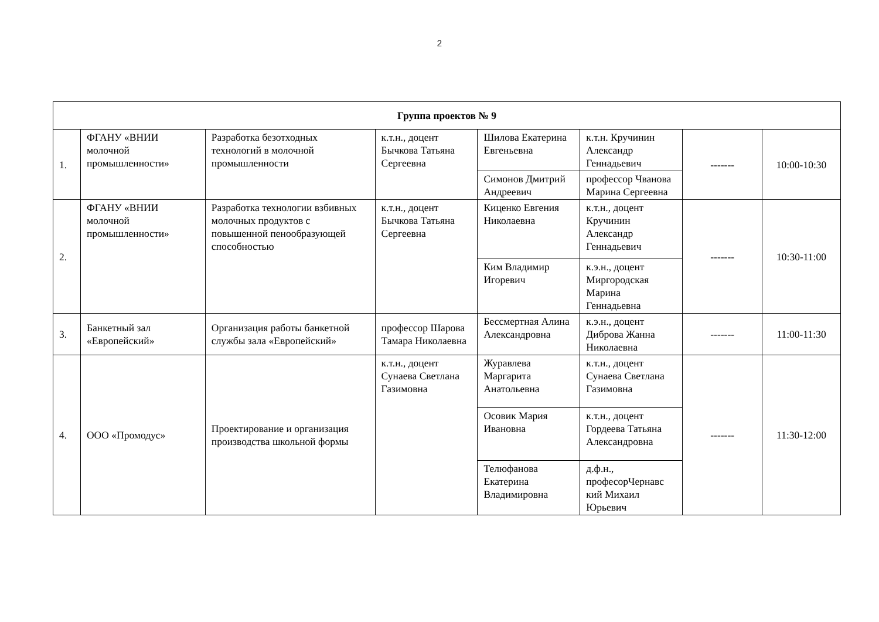2
| Группа проектов № 9 | | | | | | | |
| 1. | ФГАНУ «ВНИИ молочной промышленности» | Разработка безотходных технологий в молочной промышленности | к.т.н., доцент Бычкова Татьяна Сергеевна | Шилова Екатерина Евгеньевна | к.т.н. Кручинин Александр Геннадьевич | ------- | 10:00-10:30 |
| | | | | Симонов Дмитрий Андреевич | профессор Чванова Марина Сергеевна | | |
| 2. | ФГАНУ «ВНИИ молочной промышленности» | Разработка технологии взбивных молочных продуктов с повышенной пенообразующей способностью | к.т.н., доцент Бычкова Татьяна Сергеевна | Киценко Евгения Николаевна | к.т.н., доцент Кручинин Александр Геннадьевич | ------- | 10:30-11:00 |
| | | | | Ким Владимир Игоревич | к.э.н., доцент Миргородская Марина Геннадьевна | | |
| 3. | Банкетный зал «Европейский» | Организация работы банкетной службы зала «Европейский» | профессор Шарова Тамара Николаевна | Бессмертная Алина Александровна | к.э.н., доцент Диброва Жанна Николаевна | ------- | 11:00-11:30 |
| 4. | ООО «Промодус» | Проектирование и организация производства школьной формы | к.т.н., доцент Сунаева Светлана Газимовна | Журавлева Маргарита Анатольевна | к.т.н., доцент Сунаева Светлана Газимовна | ------- | 11:30-12:00 |
| | | | | Осовик Мария Ивановна | к.т.н., доцент Гордеева Татьяна Александровна | | |
| | | | | Телюфанова Екатерина Владимировна | д.ф.н., професорЧернавс кий Михаил Юрьевич | | |